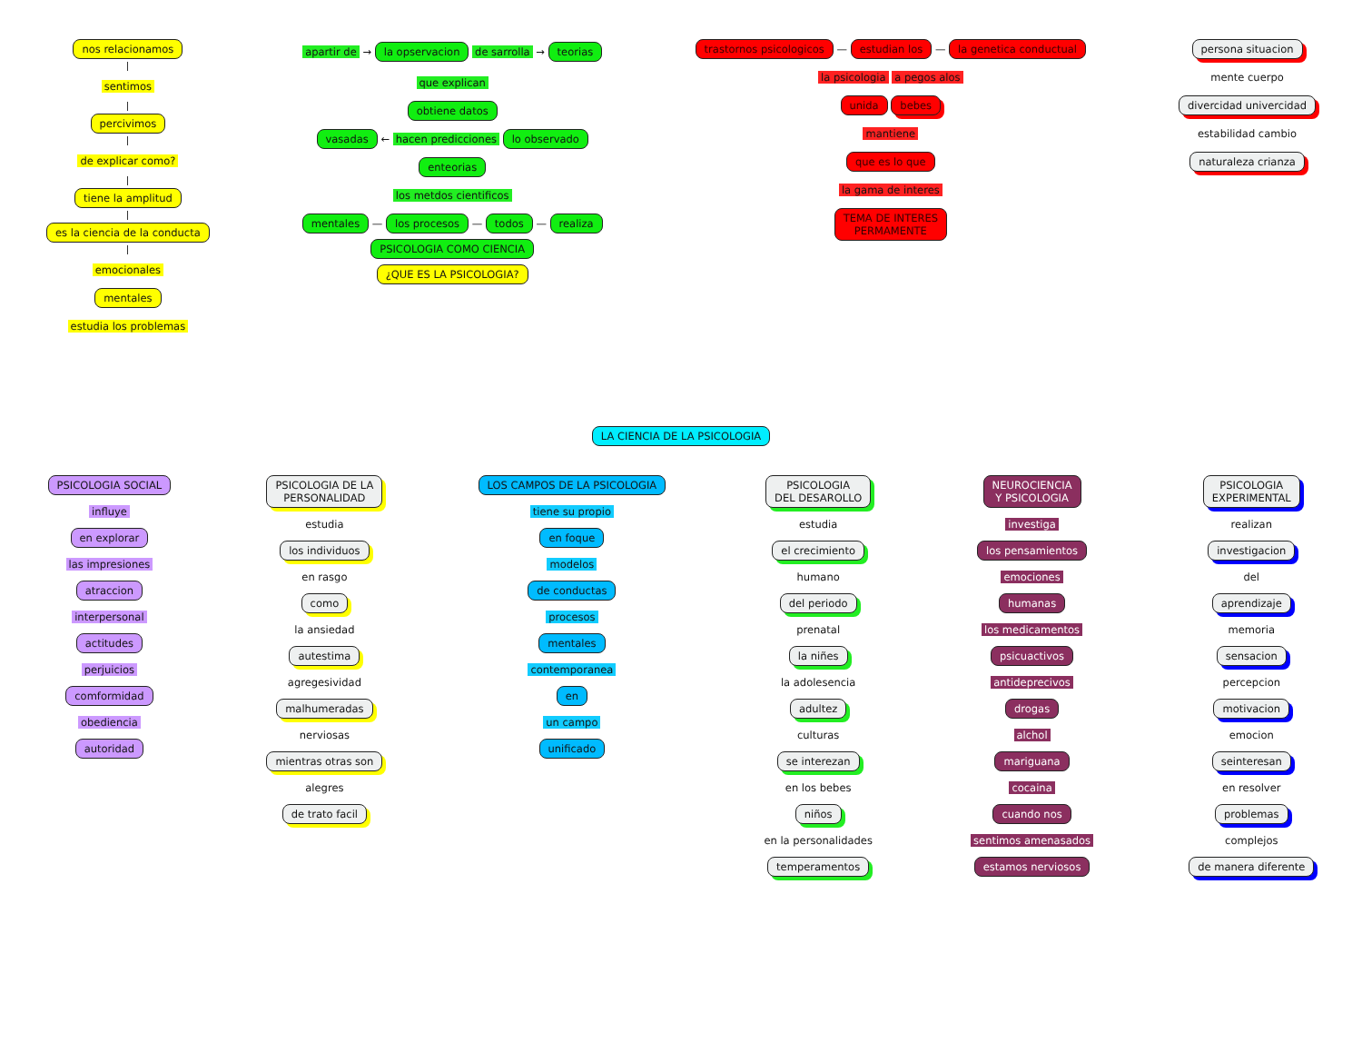nos relacionamos
sentimos
percivimos
de explicar como?
tiene la amplitud
es la ciencia de la conducta
emocionales
mentales
estudia los problemas
apartir de → la opservacion de sarrolla → teorias
que explican
obtiene datos
vasadas ← hacen predicciones lo observado
enteorias
los metdos cientificos
mentales — los procesos — todos — realiza
PSICOLOGIA COMO CIENCIA
¿QUE ES LA PSICOLOGIA?
trastornos psicologicos — estudian los — la genetica conductual
la psicologia a pegos alos
unida bebes
mantiene
que es lo que
la gama de interes
TEMA DE INTERES
PERMAMENTE
persona situacion
mente cuerpo
divercidad univercidad
estabilidad cambio
naturaleza crianza
LA CIENCIA DE LA PSICOLOGIA
PSICOLOGIA SOCIAL
influye
en explorar
las impresiones
atraccion
interpersonal
actitudes
perjuicios
comformidad
obediencia
autoridad
PSICOLOGIA DE LA
PERSONALIDAD
estudia
los individuos
en rasgo
como
la ansiedad
autestima
agregesividad
malhumeradas
nerviosas
mientras otras son
alegres
de trato facil
LOS CAMPOS DE LA PSICOLOGIA
tiene su propio
en foque
modelos
de conductas
procesos
mentales
contemporanea
en
un campo
unificado
PSICOLOGIA
DEL DESAROLLO
estudia
el crecimiento
humano
del periodo
prenatal
la niñes
la adolesencia
adultez
culturas
se interezan
en los bebes
niños
en la personalidades
temperamentos
NEUROCIENCIA
Y PSICOLOGIA
investiga
los pensamientos
emociones
humanas
los medicamentos
psicuactivos
antideprecivos
drogas
alchol
mariguana
cocaina
cuando nos
sentimos amenasados
estamos nerviosos
PSICOLOGIA
EXPERIMENTAL
realizan
investigacion
del
aprendizaje
memoria
sensacion
percepcion
motivacion
emocion
seinteresan
en resolver
problemas
complejos
de manera diferente